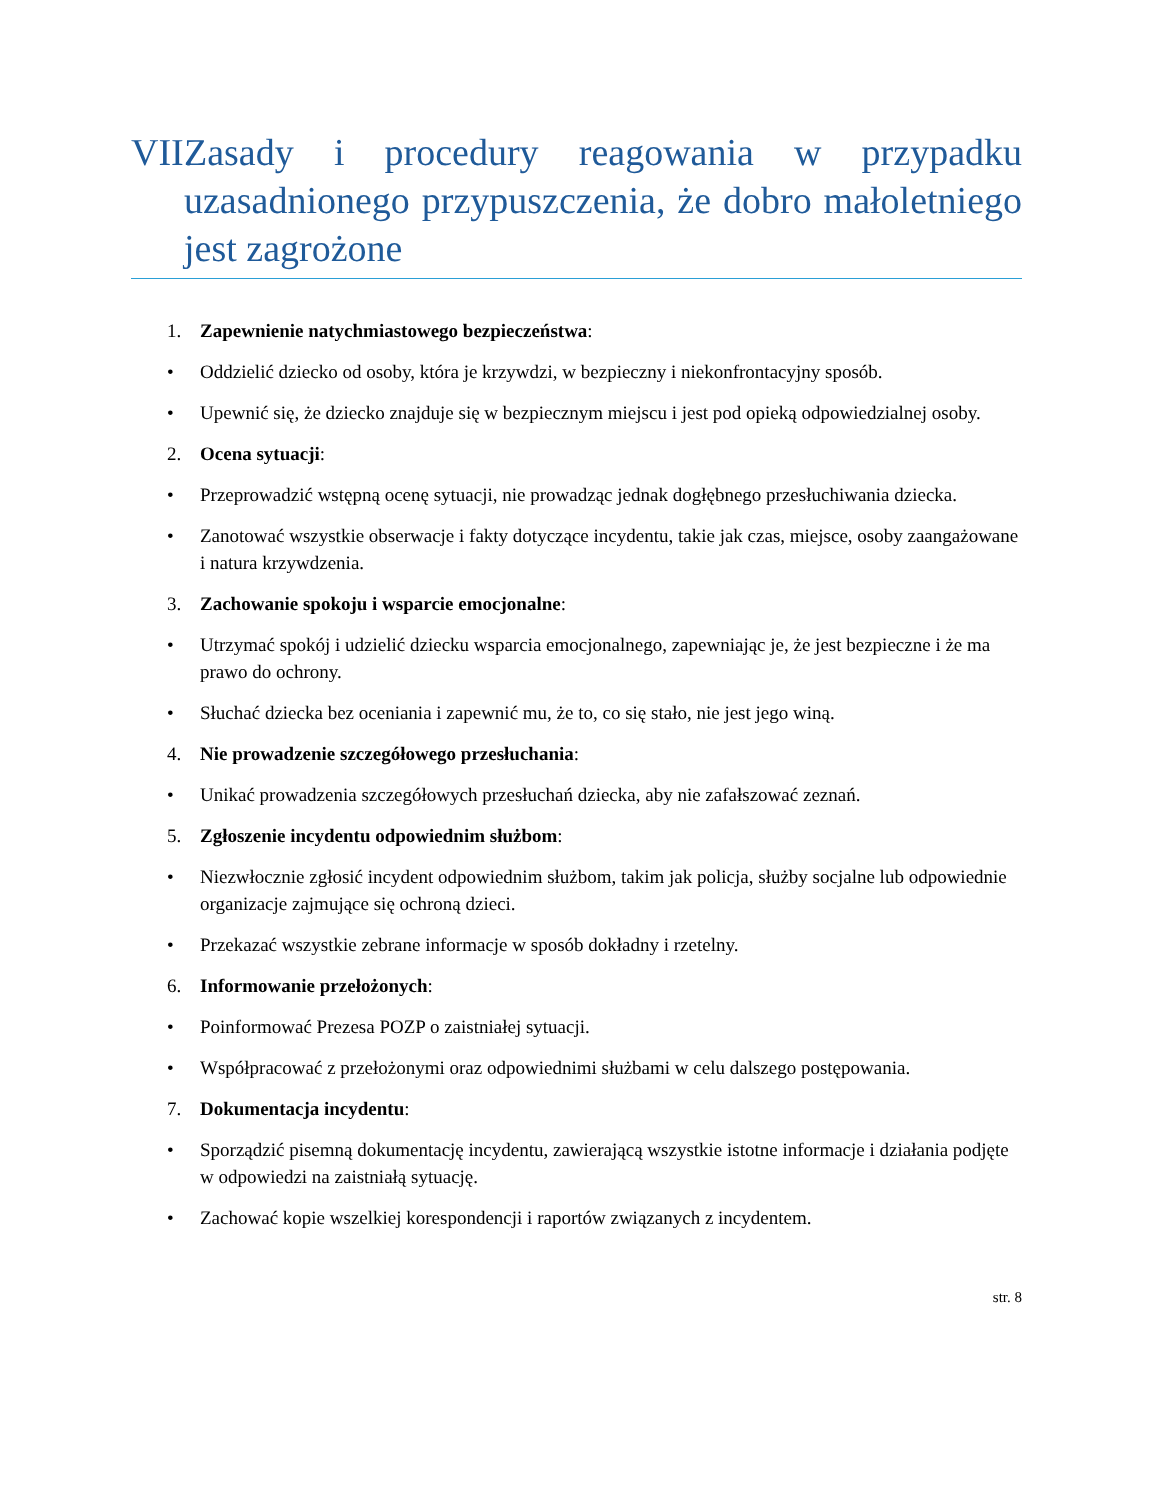VII. Zasady i procedury reagowania w przypadku uzasadnionego przypuszczenia, że dobro małoletniego jest zagrożone
1. Zapewnienie natychmiastowego bezpieczeństwa:
• Oddzielić dziecko od osoby, która je krzywdzi, w bezpieczny i niekonfrontacyjny sposób.
• Upewnić się, że dziecko znajduje się w bezpiecznym miejscu i jest pod opieką odpowiedzialnej osoby.
2. Ocena sytuacji:
• Przeprowadzić wstępną ocenę sytuacji, nie prowadząc jednak dogłębnego przesłuchiwania dziecka.
• Zanotować wszystkie obserwacje i fakty dotyczące incydentu, takie jak czas, miejsce, osoby zaangażowane i natura krzywdzenia.
3. Zachowanie spokoju i wsparcie emocjonalne:
• Utrzymać spokój i udzielić dziecku wsparcia emocjonalnego, zapewniając je, że jest bezpieczne i że ma prawo do ochrony.
• Słuchać dziecka bez oceniania i zapewnić mu, że to, co się stało, nie jest jego winą.
4. Nie prowadzenie szczegółowego przesłuchania:
• Unikać prowadzenia szczegółowych przesłuchań dziecka, aby nie zafałszować zeznań.
5. Zgłoszenie incydentu odpowiednim służbom:
• Niezwłocznie zgłosić incydent odpowiednim służbom, takim jak policja, służby socjalne lub odpowiednie organizacje zajmujące się ochroną dzieci.
• Przekazać wszystkie zebrane informacje w sposób dokładny i rzetelny.
6. Informowanie przełożonych:
• Poinformować Prezesa POZP o zaistniałej sytuacji.
• Współpracować z przełożonymi oraz odpowiednimi służbami w celu dalszego postępowania.
7. Dokumentacja incydentu:
• Sporządzić pisemną dokumentację incydentu, zawierającą wszystkie istotne informacje i działania podjęte w odpowiedzi na zaistniałą sytuację.
• Zachować kopie wszelkiej korespondencji i raportów związanych z incydentem.
str. 8